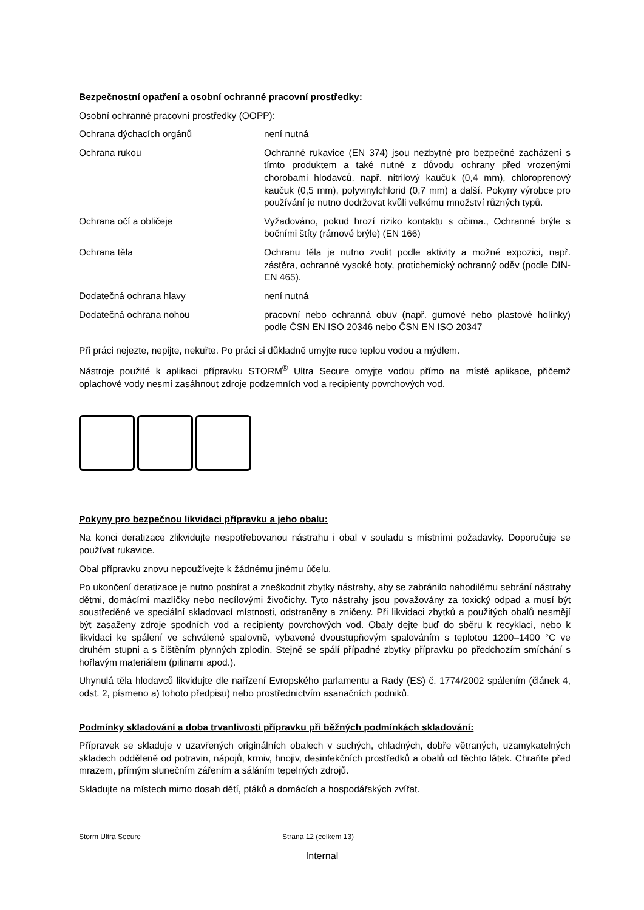Bezpečnostní opatření a osobní ochranné pracovní prostředky:
Osobní ochranné pracovní prostředky (OOPP):
| Ochrana dýchacích orgánů | není nutná |
| Ochrana rukou | Ochranné rukavice (EN 374) jsou nezbytné pro bezpečné zacházení s tímto produktem a také nutné z důvodu ochrany před vrozenými chorobami hlodavců. např. nitrilový kaučuk (0,4 mm), chloroprenový kaučuk (0,5 mm), polyvinylchlorid (0,7 mm) a další. Pokyny výrobce pro používání je nutno dodržovat kvůli velkému množství různých typů. |
| Ochrana očí a obličeje | Vyžadováno, pokud hrozí riziko kontaktu s očima., Ochranné brýle s bočními štíty (rámové brýle) (EN 166) |
| Ochrana těla | Ochranu těla je nutno zvolit podle aktivity a možné expozici, např. zástěra, ochranné vysoké boty, protichemický ochranný oděv (podle DIN-EN 465). |
| Dodatečná ochrana hlavy | není nutná |
| Dodatečná ochrana nohou | pracovní nebo ochranná obuv (např. gumové nebo plastové holínky) podle ČSN EN ISO 20346 nebo ČSN EN ISO 20347 |
Při práci nejezte, nepijte, nekuřte. Po práci si důkladně umyjte ruce teplou vodou a mýdlem.
Nástroje použité k aplikaci přípravku STORM<sup>®</sup> Ultra Secure omyjte vodou přímo na místě aplikace, přičemž oplachové vody nesmí zasáhnout zdroje podzemních vod a recipienty povrchových vod.
Pokyny pro bezpečnou likvidaci přípravku a jeho obalu:
Na konci deratizace zlikvidujte nespotřebovanou nástrahu i obal v souladu s místními požadavky. Doporučuje se používat rukavice.
Obal přípravku znovu nepoužívejte k žádnému jinému účelu.
Po ukončení deratizace je nutno posbírat a zneškodnit zbytky nástrahy, aby se zabránilo nahodilému sebrání nástrahy dětmi, domácími mazlíčky nebo necílovými živočichy. Tyto nástrahy jsou považovány za toxický odpad a musí být soustředěné ve speciální skladovací místnosti, odstraněny a zničeny. Při likvidaci zbytků a použitých obalů nesmějí být zasaženy zdroje spodních vod a recipienty povrchových vod. Obaly dejte buď do sběru k recyklaci, nebo k likvidaci ke spálení ve schválené spalovně, vybavené dvoustupňovým spalováním s teplotou 1200–1400 °C ve druhém stupni a s čištěním plynných zplodin. Stejně se spálí případné zbytky přípravku po předchozím smíchání s hořlavým materiálem (pilinami apod.).
Uhynulá těla hlodavců likvidujte dle nařízení Evropského parlamentu a Rady (ES) č. 1774/2002 spálením (článek 4, odst. 2, písmeno a) tohoto předpisu) nebo prostřednictvím asanačních podniků.
Podmínky skladování a doba trvanlivosti přípravku při běžných podmínkách skladování:
Přípravek se skladuje v uzavřených originálních obalech v suchých, chladných, dobře větraných, uzamykatelných skladech odděleně od potravin, nápojů, krmiv, hnojiv, desinfekčních prostředků a obalů od těchto látek. Chraňte před mrazem, přímým slunečním zářením a sáláním tepelných zdrojů.
Skladujte na místech mimo dosah dětí, ptáků a domácích a hospodářských zvířat.
Storm Ultra Secure Strana 12 (celkem 13)
Internal